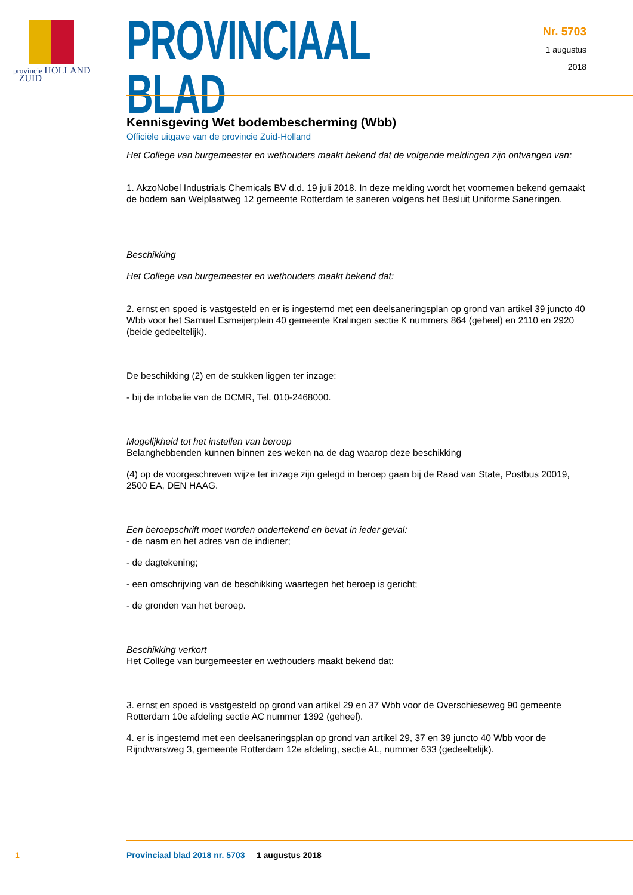provincie HOLLAND
ZUID
PROVINCIAAL BLAD
Officiële uitgave van de provincie Zuid-Holland
Nr. 5703
1 augustus
2018
Kennisgeving Wet bodembescherming (Wbb)
Het College van burgemeester en wethouders maakt bekend dat de volgende meldingen zijn ontvangen van:
1. AkzoNobel Industrials Chemicals BV d.d. 19 juli 2018. In deze melding wordt het voornemen bekend gemaakt de bodem aan Welplaatweg 12 gemeente Rotterdam te saneren volgens het Besluit Uniforme Saneringen.
Beschikking
Het College van burgemeester en wethouders maakt bekend dat:
2. ernst en spoed is vastgesteld en er is ingestemd met een deelsaneringsplan op grond van artikel 39 juncto 40 Wbb voor het Samuel Esmeijerplein 40 gemeente Kralingen sectie K nummers 864 (geheel) en 2110 en 2920 (beide gedeeltelijk).
De beschikking (2) en de stukken liggen ter inzage:
- bij de infobalie van de DCMR, Tel. 010-2468000.
Mogelijkheid tot het instellen van beroep
Belanghebbenden kunnen binnen zes weken na de dag waarop deze beschikking
(4) op de voorgeschreven wijze ter inzage zijn gelegd in beroep gaan bij de Raad van State, Postbus 20019, 2500 EA, DEN HAAG.
Een beroepschrift moet worden ondertekend en bevat in ieder geval:
- de naam en het adres van de indiener;
- de dagtekening;
- een omschrijving van de beschikking waartegen het beroep is gericht;
- de gronden van het beroep.
Beschikking verkort
Het College van burgemeester en wethouders maakt bekend dat:
3. ernst en spoed is vastgesteld op grond van artikel 29 en 37 Wbb voor de Overschieseweg 90 gemeente Rotterdam 10e afdeling sectie AC nummer 1392 (geheel).
4. er is ingestemd met een deelsaneringsplan op grond van artikel 29, 37 en 39 juncto 40 Wbb voor de Rijndwarsweg 3, gemeente Rotterdam 12e afdeling, sectie AL, nummer 633 (gedeeltelijk).
1 Provinciaal blad 2018 nr. 5703 1 augustus 2018